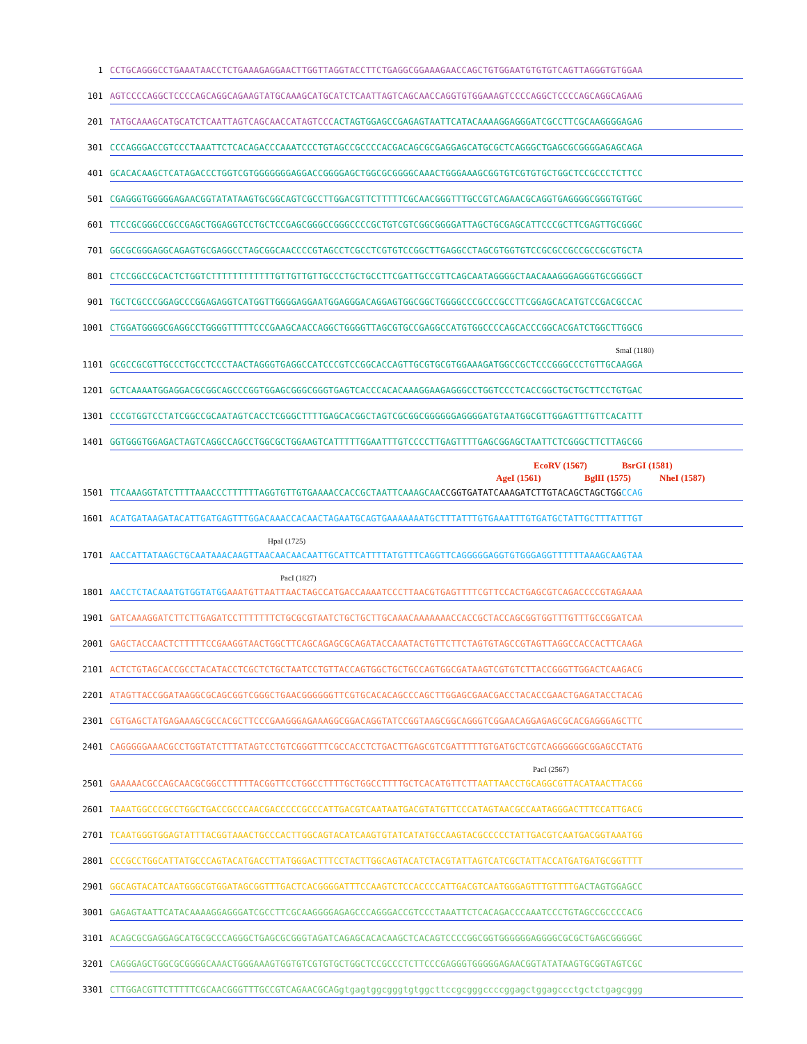1 CCTGCAGGGCCTGAAATAACCTCTGAAAGAGGAACTTGGTTAGGTACCTTCTGAGGCGGAAAGAACCAGCTGTGGAATGTGTGTCAGTTAGGGTGTGGAA
101 AGTCCCCAGGCTCCCCAGCAGGCAGAAGTATGCAAAGCATGCATCTCAATTAGTCAGCAACCAGGTGTGGAAAGTCCCCAGGCTCCCCAGCAGGCAGAAG
201 TATGCAAAGCATGCATCTCAATTAGTCAGCAACCATAGTCCC ACTAGTGGAGCCGAGAGTAATTCATACAAAAGGAGGGATCGCCTTCGCAAGGGGAGAG
301 CCCAGGGACCGTCCCTAAATTCTCACAGACCCAAATCCCTGTAGCCGCCCCACGACAGCGCGAGGAGCATGCGCTCAGGGCTGAGCGCGGGGAGAGCAGA
401 GCACACAAGCTCATAGACCCTGGTCGTGGGGGGGAGGACCGGGGAGCTGGCGCGGGGCAAACTGGGAAAGCGGTGTCGTGTGCTGGCTCCGCCCTCTTCC
501 CGAGGGTGGGGGAGAACGGTATATAAGTGCGGCAGTCGCCTTGGACGTTCTTTTTCGCAACGGGTTTGCCGTCAGAACGCAGGTGAGGGGCGGGTGTGGC
601 TTCCGCGGGCCGCCGAGCTGGAGGTCCTGCTCCGAGCGGGCCGGGCCCCGCTGTCGTCGGCGGGGATTAGCTGCGAGCATTCCCGCTTCGAGTTGCGGGC
701 GGCGCGGGAGGCAGAGTGCGAGGCCTAGCGGCAACCCCGTAGCCTCGCCTCGTGTCCGGCTTGAGGCCTAGCGTGGTGTCCGCGCCGCCGCCGCGTGCTA
801 CTCCGGCCGCACTCTGGTCTTTTTTTTTTTTGTTGTTGTTGCCCTGCTGCCTTCGATTGCCGTTCAGCAATAGGGGCTAACAAAGGGAGGGTGCGGGGCT
901 TGCTCGCCCGGAGCCCGGAGAGGTCATGGTTGGGGAGGAATGGAGGGACAGGAGTGGCGGCTGGGGCCCGCCCGCCTTCGGAGCACATGTCCGACGCCAC
1001 CTGGATGGGGCGAGGCCTGGGGTTTTTCCCGAAGCAACCAGGCTGGGGTTAGCGTGCCGAGGCCATGTGGCCCCAGCACCCGGCACGATCTGGCTTGGCG
SmaI (1180)
1101 GCGCCGCGTTGCCCTGCCTCCCTAACTAGGGTGAGGCCATCCCGTCCGGCACCAGTTGCGTGCGTGGAAAGATGGCCGCTCCCGGGCCCTGTTGCAAGGA
1201 GCTCAAAATGGAGGACGCGGCAGCCCGGTGGAGCGGGCGGGTGAGTCACCCACACAAAGGAAGAGGGCCTGGTCCCTCACCGGCTGCTGCTTCCTGTGAC
1301 CCCGTGGTCCTATCGGCCGCAATAGTCACCTCGGGCTTTTGAGCACGGCTAGTCGCGGCGGGGGGAGGGGATGTAATGGCGTTGGAGTTTGTTCACATTT
1401 GGTGGGTGGAGACTAGTCAGGCCAGCCTGGCGCTGGAAGTCATTTTTGGAATTTGTCCCCTTGAGTTTTGAGCGGAGCTAATTCTCGGGCTTCTTAGCGG
EcoRV (1567) BsrGI (1581)
AgeI (1561) BglII (1575) NheI (1587)
1501 TTCAAAGGTATCTTTTAAACCCTTTTTTAGGTGTTGTGAAAACCACCGCTAATTCAAAGCAA CCGGTGATATCAAAGATCTTGTACAGCTAGCTGG CCAG
1601 ACATGATAAGATACATTGATGAGTTTGGACAAACCACAACTAGAATGCAGTGAAAAAAATGCTTTATTTGTGAAATTTGTGATGCTATTGCTTTATTTGT
HpaI (1725)
1701 AACCATTATAAGCTGCAATAAACAAGTTAACAACAACAATTGCATTCATTTTATGTTTCAGGTTCAGGGGGAGGTGTGGGAGGTTTTTTAAAGCAAGTAA
PacI (1827)
1801 AACCTCTACAAATGTGGTATGG AAATGTTAATTAACTAGCCATGACCAAAATCCCTTAACGTGAGTTTTCGTTCCACTGAGCGTCAGACCCCGTAGAAAA
1901 GATCAAAGGATCTTCTTGAGATCCTTTTTTTCTGCGCGTAATCTGCTGCTTGCAAACAAAAAAACCACCGCTACCAGCGGTGGTTTGTTTGCCGGATCAA
2001 GAGCTACCAACTCTTTTTCCGAAGGTAACTGGCTTCAGCAGAGCGCAGATACCAAATACTGTTCTTCTAGTGTAGCCGTAGTTAGGCCACCACTTCAAGA
2101 ACTCTGTAGCACCGCCTACATACCTCGCTCTGCTAATCCTGTTACCAGTGGCTGCTGCCAGTGGCGATAAGTCGTGTCTTACCGGGTTGGACTCAAGACG
2201 ATAGTTACCGGATAAGGCGCAGCGGTCGGGCTGAACGGGGGGTTCGTGCACACAGCCCAGCTTGGAGCGAACGACCTACACCGAACTGAGATACCTACAG
2301 CGTGAGCTATGAGAAAGCGCCACGCTTCCCGAAGGGAGAAAGGCGGACAGGTATCCGGTAAGCGGCAGGGTCGGAACAGGAGAGCGCACGAGGGAGCTTC
2401 CAGGGGGAAACGCCTGGTATCTTTATAGTCCTGTCGGGTTTCGCCACCTCTGACTTGAGCGTCGATTTTTGTGATGCTCGTCAGGGGGGCGGAGCCTATG
PacI (2567)
2501 GAAAAACGCCAGCAACGCGGCCTTTTTACGGTTCCTGGCCTTTTGCTGGCCTTTTGCTCACATGTTCTT AATTAACCTGCAGGCGTTACATAACTTACGG
2601 TAAATGGCCCGCCTGGCTGACCGCCCAACGACCCCCGCCCATTGACGTCAATAATGACGTATGTTCCCATAGTAACGCCAATAGGGACTTTCCATTGACG
2701 TCAATGGGTGGAGTATTTACGGTAAACTGCCCACTTGGCAGTACATCAAGTGTATCATATGCCAAGTACGCCCCCTATTGACGTCAATGACGGTAAATGG
2801 CCCGCCTGGCATTATGCCCAGTACATGACCTTATGGGACTTTCCTACTTGGCAGTACATCTACGTATTAGTCATCGCTATTACCATGATGATGCGGTTTT
2901 GGCAGTACATCAATGGGCGTGGATAGCGGTTTGACTCACGGGGATTTCCAAGTCTCCACCCCATTGACGTCAATGGGAGTTTGTTTTG ACTAGTGGAGCC
3001 GAGAGTAATTCATACAAAAGGAGGGATCGCCTTCGCAAGGGGAGAGCCCAGGGACCGTCCCTAAATTCTCACAGACCCAAATCCCTGTAGCCGCCCCACG
3101 ACAGCGCGAGGAGCATGCGCCCAGGGCTGAGCGCGGGTAGATCAGAGCACACAAGCTCACAGTCCCCGGCGGTGGGGGGAGGGGCGCGCTGAGCGGGGGC
3201 CAGGGAGCTGGCGCGGGGCAAACTGGGAAAGTGGTGTCGTGTGCTGGCTCCGCCCTCTTCCCGAGGGTGGGGGAGAACGGTATATAAGTGCGGTAGTCGC
3301 CTTGGACGTTCTTTTTCGCAACGGGTTTGCCGTCAGAACGCAGgtgagtggcgggtgtggcttccgcgggccccggagctggagccctgctctgagcggg